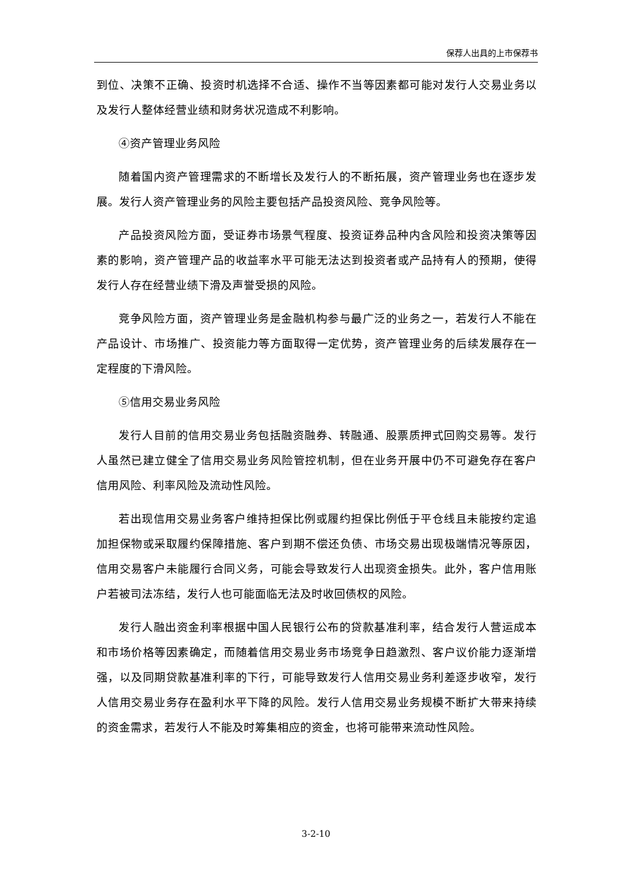保荐人出具的上市保荐书
到位、决策不正确、投资时机选择不合适、操作不当等因素都可能对发行人交易业务以及发行人整体经营业绩和财务状况造成不利影响。
④资产管理业务风险
随着国内资产管理需求的不断增长及发行人的不断拓展，资产管理业务也在逐步发展。发行人资产管理业务的风险主要包括产品投资风险、竞争风险等。
产品投资风险方面，受证券市场景气程度、投资证券品种内含风险和投资决策等因素的影响，资产管理产品的收益率水平可能无法达到投资者或产品持有人的预期，使得发行人存在经营业绩下滑及声誉受损的风险。
竞争风险方面，资产管理业务是金融机构参与最广泛的业务之一，若发行人不能在产品设计、市场推广、投资能力等方面取得一定优势，资产管理业务的后续发展存在一定程度的下滑风险。
⑤信用交易业务风险
发行人目前的信用交易业务包括融资融券、转融通、股票质押式回购交易等。发行人虽然已建立健全了信用交易业务风险管控机制，但在业务开展中仍不可避免存在客户信用风险、利率风险及流动性风险。
若出现信用交易业务客户维持担保比例或履约担保比例低于平仓线且未能按约定追加担保物或采取履约保障措施、客户到期不偿还负债、市场交易出现极端情况等原因，信用交易客户未能履行合同义务，可能会导致发行人出现资金损失。此外，客户信用账户若被司法冻结，发行人也可能面临无法及时收回债权的风险。
发行人融出资金利率根据中国人民银行公布的贷款基准利率，结合发行人营运成本和市场价格等因素确定，而随着信用交易业务市场竞争日趋激烈、客户议价能力逐渐增强，以及同期贷款基准利率的下行，可能导致发行人信用交易业务利差逐步收窄，发行人信用交易业务存在盈利水平下降的风险。发行人信用交易业务规模不断扩大带来持续的资金需求，若发行人不能及时筹集相应的资金，也将可能带来流动性风险。
3-2-10